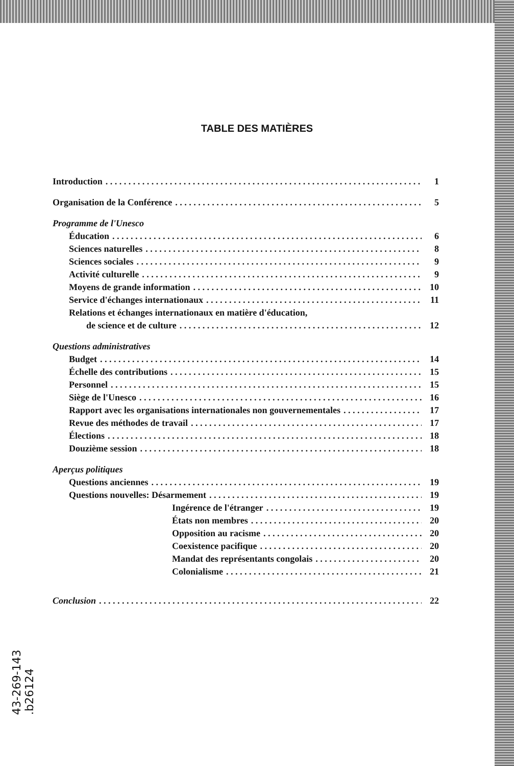TABLE DES MATIÈRES
Introduction 1
Organisation de la Conférence 5
Programme de l'Unesco
Éducation 6
Sciences naturelles 8
Sciences sociales 9
Activité culturelle 9
Moyens de grande information 10
Service d'échanges internationaux 11
Relations et échanges internationaux en matière d'éducation,
de science et de culture 12
Questions administratives
Budget 14
Échelle des contributions 15
Personnel 15
Siège de l'Unesco 16
Rapport avec les organisations internationales non gouvernementales 17
Revue des méthodes de travail 17
Élections 18
Douzième session 18
Aperçus politiques
Questions anciennes 19
Questions nouvelles: Désarmement 19
Ingérence de l'étranger 19
États non membres 20
Opposition au racisme 20
Coexistence pacifique 20
Mandat des représentants congolais 20
Colonialisme 21
Conclusion 22
43-269-143
.b26124